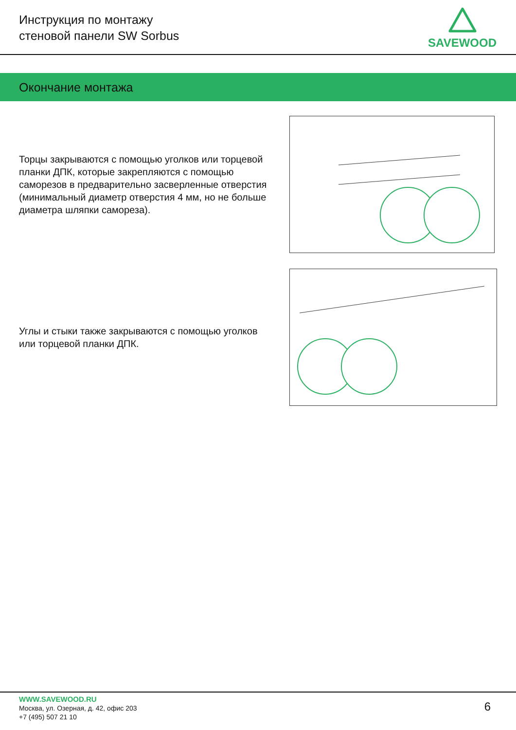Инструкция по монтажу
стеновой панели SW Sorbus
SAVEWOOD
Окончание монтажа
Торцы закрываются с помощью уголков или торцевой планки ДПК, которые закрепляются с помощью саморезов в предварительно засверленные отверстия (минимальный диаметр отверстия 4 мм, но не больше диаметра шляпки самореза).
Углы и стыки также закрываются с помощью уголков или торцевой планки ДПК.
WWW.SAVEWOOD.RU
Москва, ул. Озерная, д. 42, офис 203
+7 (495) 507 21 10
6